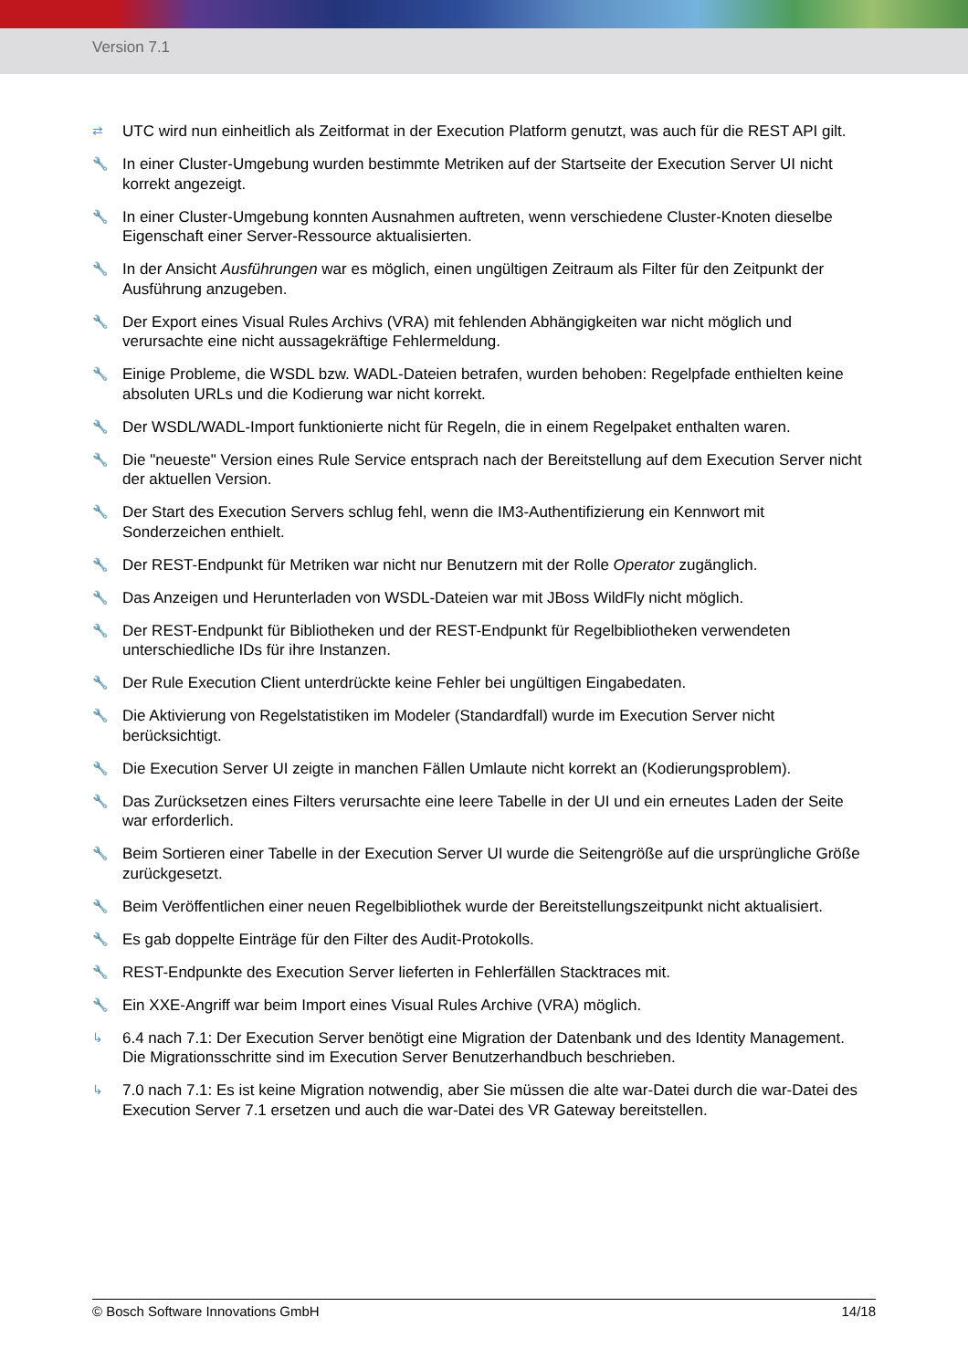Version 7.1
⇄ UTC wird nun einheitlich als Zeitformat in der Execution Platform genutzt, was auch für die REST API gilt.
🔧 In einer Cluster-Umgebung wurden bestimmte Metriken auf der Startseite der Execution Server UI nicht korrekt angezeigt.
🔧 In einer Cluster-Umgebung konnten Ausnahmen auftreten, wenn verschiedene Cluster-Knoten dieselbe Eigenschaft einer Server-Ressource aktualisierten.
🔧 In der Ansicht Ausführungen war es möglich, einen ungültigen Zeitraum als Filter für den Zeitpunkt der Ausführung anzugeben.
🔧 Der Export eines Visual Rules Archivs (VRA) mit fehlenden Abhängigkeiten war nicht möglich und verursachte eine nicht aussagekräftige Fehlermeldung.
🔧 Einige Probleme, die WSDL bzw. WADL-Dateien betrafen, wurden behoben: Regelpfade enthielten keine absoluten URLs und die Kodierung war nicht korrekt.
🔧 Der WSDL/WADL-Import funktionierte nicht für Regeln, die in einem Regelpaket enthalten waren.
🔧 Die "neueste" Version eines Rule Service entsprach nach der Bereitstellung auf dem Execution Server nicht der aktuellen Version.
🔧 Der Start des Execution Servers schlug fehl, wenn die IM3-Authentifizierung ein Kennwort mit Sonderzeichen enthielt.
🔧 Der REST-Endpunkt für Metriken war nicht nur Benutzern mit der Rolle Operator zugänglich.
🔧 Das Anzeigen und Herunterladen von WSDL-Dateien war mit JBoss WildFly nicht möglich.
🔧 Der REST-Endpunkt für Bibliotheken und der REST-Endpunkt für Regelbibliotheken verwendeten unterschiedliche IDs für ihre Instanzen.
🔧 Der Rule Execution Client unterdrückte keine Fehler bei ungültigen Eingabedaten.
🔧 Die Aktivierung von Regelstatistiken im Modeler (Standardfall) wurde im Execution Server nicht berücksichtigt.
🔧 Die Execution Server UI zeigte in manchen Fällen Umlaute nicht korrekt an (Kodierungsproblem).
🔧 Das Zurücksetzen eines Filters verursachte eine leere Tabelle in der UI und ein erneutes Laden der Seite war erforderlich.
🔧 Beim Sortieren einer Tabelle in der Execution Server UI wurde die Seitengröße auf die ursprüngliche Größe zurückgesetzt.
🔧 Beim Veröffentlichen einer neuen Regelbibliothek wurde der Bereitstellungszeitpunkt nicht aktualisiert.
🔧 Es gab doppelte Einträge für den Filter des Audit-Protokolls.
🔧 REST-Endpunkte des Execution Server lieferten in Fehlerfällen Stacktraces mit.
🔧 Ein XXE-Angriff war beim Import eines Visual Rules Archive (VRA) möglich.
↳ 6.4 nach 7.1: Der Execution Server benötigt eine Migration der Datenbank und des Identity Management. Die Migrationsschritte sind im Execution Server Benutzerhandbuch beschrieben.
↳ 7.0 nach 7.1: Es ist keine Migration notwendig, aber Sie müssen die alte war-Datei durch die war-Datei des Execution Server 7.1 ersetzen und auch die war-Datei des VR Gateway bereitstellen.
© Bosch Software Innovations GmbH 14/18